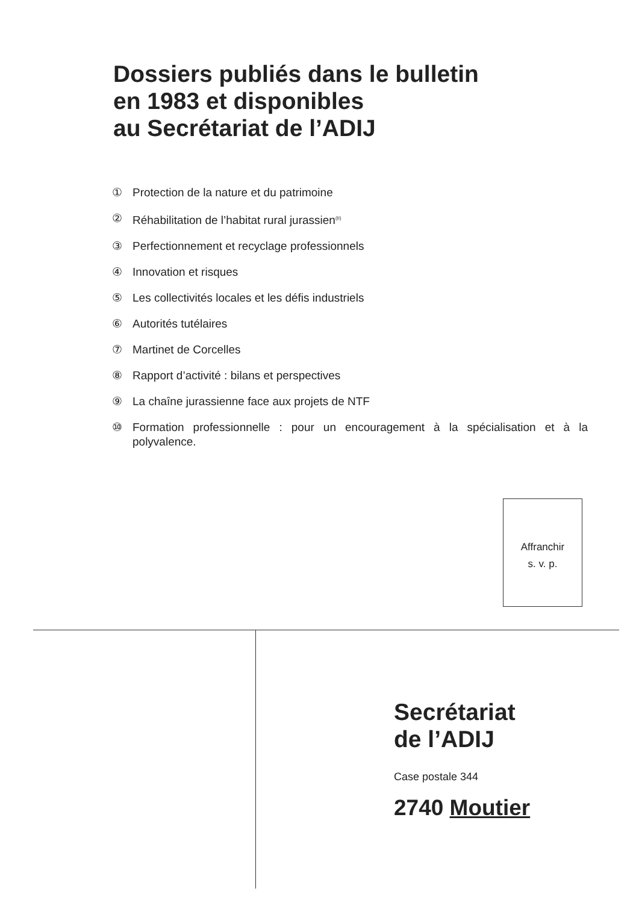Dossiers publiés dans le bulletin
en 1983 et disponibles
au Secrétariat de l’ADIJ
① Protection de la nature et du patrimoine
② Réhabilitation de l’habitat rural jurassien<sup>(II)</sup>
③ Perfectionnement et recyclage professionnels
④ Innovation et risques
⑤ Les collectivités locales et les défis industriels
⑥ Autorités tutélaires
⑦ Martinet de Corcelles
⑧ Rapport d’activité : bilans et perspectives
⑨ La chaîne jurassienne face aux projets de NTF
⑩ Formation professionnelle : pour un encouragement à la spécialisation et à la polyvalence.
Affranchir
s. v. p.
Secrétariat
de l’ADIJ
Case postale 344
2740 Moutier